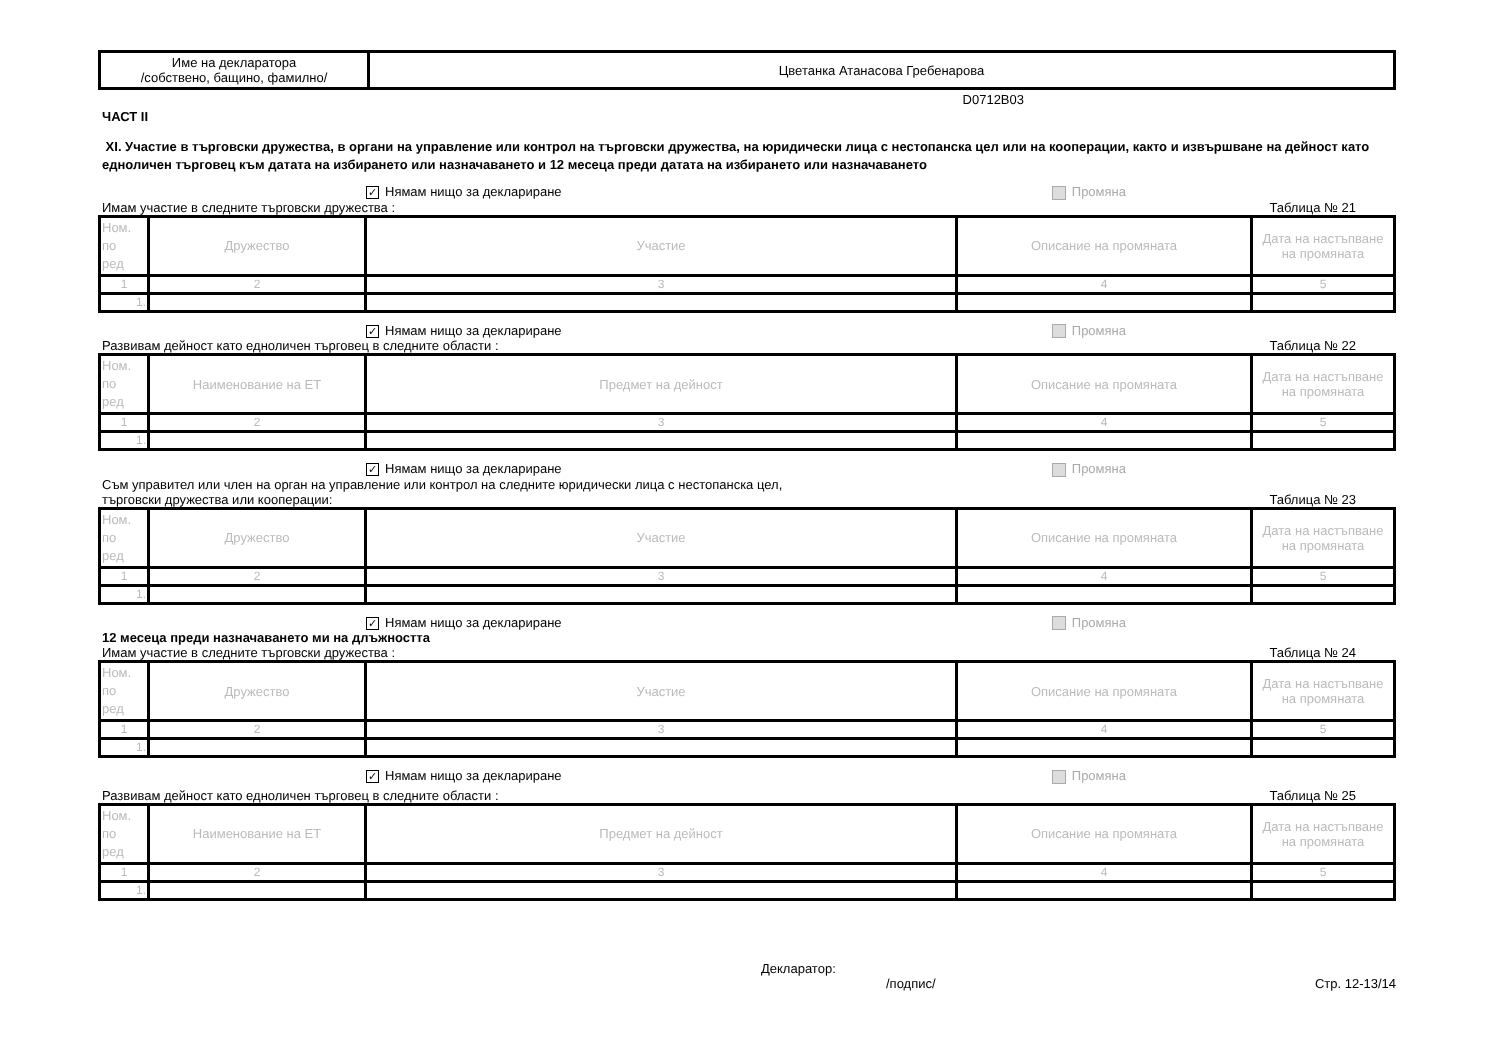| Име на декларатора /собствено, бащино, фамилно/ | Цветанка Атанасова Гребенарова |
D0712B03
ЧАСТ II
XI. Участие в търговски дружества, в органи на управление или контрол на търговски дружества, на юридически лица с нестопанска цел или на кооперации, както и извършване на дейност като едноличен търговец към датата на избирането или назначаването и 12 месеца преди датата на избирането или назначаването
✓ Нямам нищо за деклариране Промяна
Имам участие в следните търговски дружества : Таблица № 21
| Ном. по ред | Дружество | Участие | Описание на промяната | Дата на настъпване на промяната |
| 1 | 2 | 3 | 4 | 5 |
| 1. | | | | |
✓ Нямам нищо за деклариране Промяна
Развивам дейност като едноличен търговец в следните области : Таблица № 22
| Ном. по ред | Наименование на ЕТ | Предмет на дейност | Описание на промяната | Дата на настъпване на промяната |
| 1 | 2 | 3 | 4 | 5 |
| 1. | | | | |
✓ Нямам нищо за деклариране Промяна
Съм управител или член на орган на управление или контрол на следните юридически лица с нестопанска цел,
търговски дружества или кооперации: Таблица № 23
| Ном. по ред | Дружество | Участие | Описание на промяната | Дата на настъпване на промяната |
| 1 | 2 | 3 | 4 | 5 |
| 1. | | | | |
✓ Нямам нищо за деклариране Промяна
12 месеца преди назначаването ми на длъжността
Имам участие в следните търговски дружества : Таблица № 24
| Ном. по ред | Дружество | Участие | Описание на промяната | Дата на настъпване на промяната |
| 1 | 2 | 3 | 4 | 5 |
| 1. | | | | |
✓ Нямам нищо за деклариране Промяна
Развивам дейност като едноличен търговец в следните области : Таблица № 25
| Ном. по ред | Наименование на ЕТ | Предмет на дейност | Описание на промяната | Дата на настъпване на промяната |
| 1 | 2 | 3 | 4 | 5 |
| 1. | | | | |
Декларатор:
/подпис/ Стр. 12-13/14